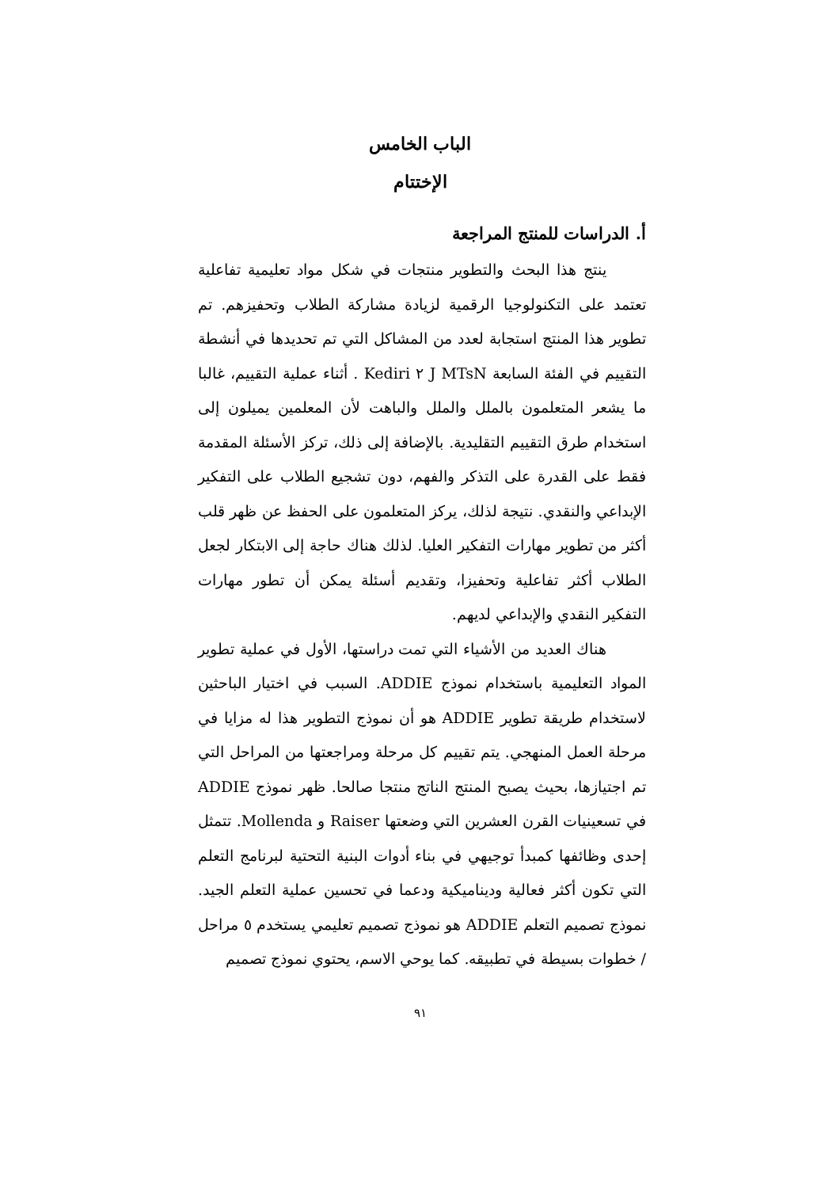الباب الخامس
الإختتام
أ. الدراسات للمنتج المراجعة
ينتج هذا البحث والتطوير منتجات في شكل مواد تعليمية تفاعلية تعتمد على التكنولوجيا الرقمية لزيادة مشاركة الطلاب وتحفيزهم. تم تطوير هذا المنتج استجابة لعدد من المشاكل التي تم تحديدها في أنشطة التقييم في الفئة السابعة J MTsN ٢ Kediri . أثناء عملية التقييم، غالبا ما يشعر المتعلمون بالملل والملل والباهت لأن المعلمين يميلون إلى استخدام طرق التقييم التقليدية. بالإضافة إلى ذلك، تركز الأسئلة المقدمة فقط على القدرة على التذكر والفهم، دون تشجيع الطلاب على التفكير الإبداعي والنقدي. نتيجة لذلك، يركز المتعلمون على الحفظ عن ظهر قلب أكثر من تطوير مهارات التفكير العليا. لذلك هناك حاجة إلى الابتكار لجعل الطلاب أكثر تفاعلية وتحفيزا، وتقديم أسئلة يمكن أن تطور مهارات التفكير النقدي والإبداعي لديهم.
هناك العديد من الأشياء التي تمت دراستها، الأول في عملية تطوير المواد التعليمية باستخدام نموذج ADDIE. السبب في اختيار الباحثين لاستخدام طريقة تطوير ADDIE هو أن نموذج التطوير هذا له مزايا في مرحلة العمل المنهجي. يتم تقييم كل مرحلة ومراجعتها من المراحل التي تم اجتيازها، بحيث يصبح المنتج الناتج منتجا صالحا. ظهر نموذج ADDIE في تسعينيات القرن العشرين التي وضعتها Raiser و Mollenda. تتمثل إحدى وظائفها كمبدأ توجيهي في بناء أدوات البنية التحتية لبرنامج التعلم التي تكون أكثر فعالية وديناميكية ودعما في تحسين عملية التعلم الجيد. نموذج تصميم التعلم ADDIE هو نموذج تصميم تعليمي يستخدم ٥ مراحل / خطوات بسيطة في تطبيقه. كما يوحي الاسم، يحتوي نموذج تصميم
٩١